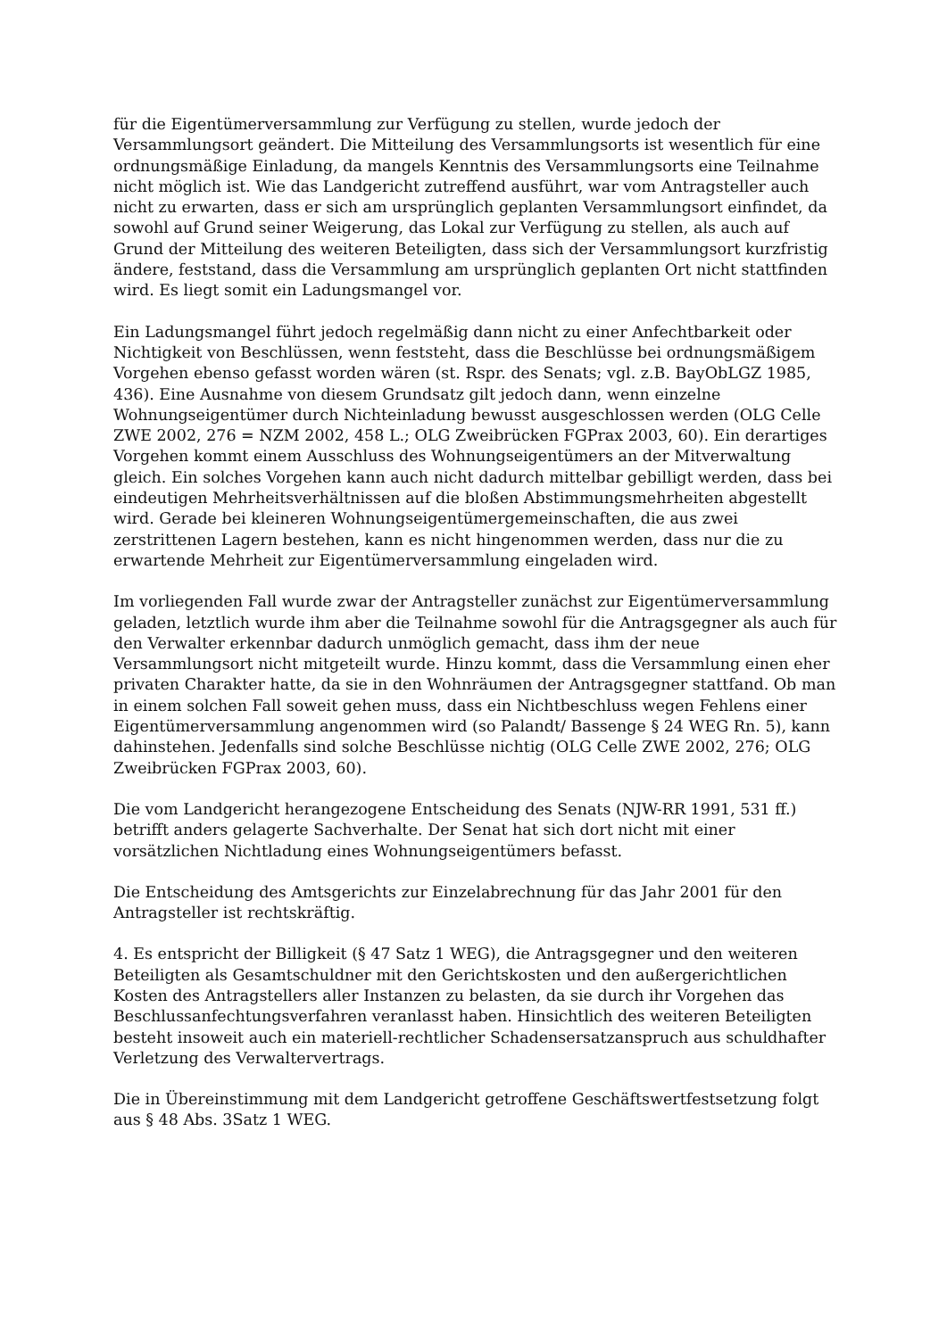für die Eigentümerversammlung zur Verfügung zu stellen, wurde jedoch der Versammlungsort geändert. Die Mitteilung des Versammlungsorts ist wesentlich für eine ordnungsmäßige Einladung, da mangels Kenntnis des Versammlungsorts eine Teilnahme nicht möglich ist. Wie das Landgericht zutreffend ausführt, war vom Antragsteller auch nicht zu erwarten, dass er sich am ursprünglich geplanten Versammlungsort einfindet, da sowohl auf Grund seiner Weigerung, das Lokal zur Verfügung zu stellen, als auch auf Grund der Mitteilung des weiteren Beteiligten, dass sich der Versammlungsort kurzfristig ändere, feststand, dass die Versammlung am ursprünglich geplanten Ort nicht stattfinden wird. Es liegt somit ein Ladungsmangel vor.
Ein Ladungsmangel führt jedoch regelmäßig dann nicht zu einer Anfechtbarkeit oder Nichtigkeit von Beschlüssen, wenn feststeht, dass die Beschlüsse bei ordnungsmäßigem Vorgehen ebenso gefasst worden wären (st. Rspr. des Senats; vgl. z.B. BayObLGZ 1985, 436). Eine Ausnahme von diesem Grundsatz gilt jedoch dann, wenn einzelne Wohnungseigentümer durch Nichteinladung bewusst ausgeschlossen werden (OLG Celle ZWE 2002, 276 = NZM 2002, 458 L.; OLG Zweibrücken FGPrax 2003, 60). Ein derartiges Vorgehen kommt einem Ausschluss des Wohnungseigentümers an der Mitverwaltung gleich. Ein solches Vorgehen kann auch nicht dadurch mittelbar gebilligt werden, dass bei eindeutigen Mehrheitsverhältnissen auf die bloßen Abstimmungsmehrheiten abgestellt wird. Gerade bei kleineren Wohnungseigentümergemeinschaften, die aus zwei zerstrittenen Lagern bestehen, kann es nicht hingenommen werden, dass nur die zu erwartende Mehrheit zur Eigentümerversammlung eingeladen wird.
Im vorliegenden Fall wurde zwar der Antragsteller zunächst zur Eigentümerversammlung geladen, letztlich wurde ihm aber die Teilnahme sowohl für die Antragsgegner als auch für den Verwalter erkennbar dadurch unmöglich gemacht, dass ihm der neue Versammlungsort nicht mitgeteilt wurde. Hinzu kommt, dass die Versammlung einen eher privaten Charakter hatte, da sie in den Wohnräumen der Antragsgegner stattfand. Ob man in einem solchen Fall soweit gehen muss, dass ein Nichtbeschluss wegen Fehlens einer Eigentümerversammlung angenommen wird (so Palandt/ Bassenge § 24 WEG Rn. 5), kann dahinstehen. Jedenfalls sind solche Beschlüsse nichtig (OLG Celle ZWE 2002, 276; OLG Zweibrücken FGPrax 2003, 60).
Die vom Landgericht herangezogene Entscheidung des Senats (NJW-RR 1991, 531 ff.) betrifft anders gelagerte Sachverhalte. Der Senat hat sich dort nicht mit einer vorsätzlichen Nichtladung eines Wohnungseigentümers befasst.
Die Entscheidung des Amtsgerichts zur Einzelabrechnung für das Jahr 2001 für den Antragsteller ist rechtskräftig.
4. Es entspricht der Billigkeit (§ 47 Satz 1 WEG), die Antragsgegner und den weiteren Beteiligten als Gesamtschuldner mit den Gerichtskosten und den außergerichtlichen Kosten des Antragstellers aller Instanzen zu belasten, da sie durch ihr Vorgehen das Beschlussanfechtungsverfahren veranlasst haben. Hinsichtlich des weiteren Beteiligten besteht insoweit auch ein materiell-rechtlicher Schadensersatzanspruch aus schuldhafter Verletzung des Verwaltervertrags.
Die in Übereinstimmung mit dem Landgericht getroffene Geschäftswertfestsetzung folgt aus § 48 Abs. 3Satz 1 WEG.